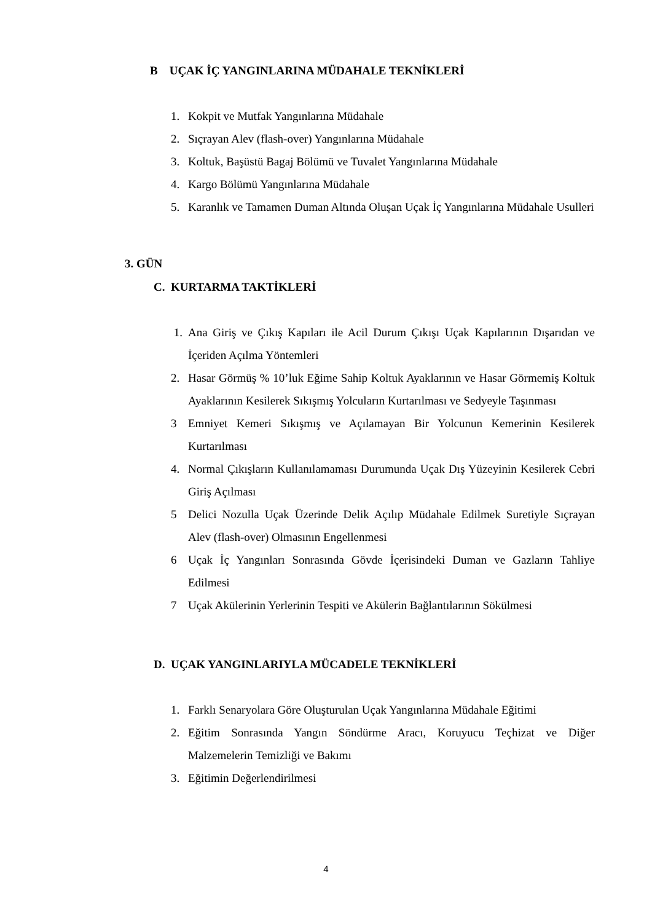B UÇAK İÇ YANGINLARINA MÜDAHALE TEKNİKLERİ
1. Kokpit ve Mutfak Yangınlarına Müdahale
2. Sıçrayan Alev (flash-over) Yangınlarına Müdahale
3. Koltuk, Başüstü Bagaj Bölümü ve Tuvalet Yangınlarına Müdahale
4. Kargo Bölümü Yangınlarına Müdahale
5. Karanlık ve Tamamen Duman Altında Oluşan Uçak İç Yangınlarına Müdahale Usulleri
3. GÜN
C. KURTARMA TAKTİKLERİ
1. Ana Giriş ve Çıkış Kapıları ile Acil Durum Çıkışı Uçak Kapılarının Dışarıdan ve İçeriden Açılma Yöntemleri
2. Hasar Görmüş % 10’luk Eğime Sahip Koltuk Ayaklarının ve Hasar Görmemiş Koltuk Ayaklarının Kesilerek Sıkışmış Yolcuların Kurtarılması ve Sedyeyle Taşınması
3 Emniyet Kemeri Sıkışmış ve Açılamayan Bir Yolcunun Kemerinin Kesilerek Kurtarılması
4. Normal Çıkışların Kullanılamaması Durumunda Uçak Dış Yüzeyinin Kesilerek Cebri Giriş Açılması
5 Delici Nozulla Uçak Üzerinde Delik Açılıp Müdahale Edilmek Suretiyle Sıçrayan Alev (flash-over) Olmasının Engellenmesi
6 Uçak İç Yangınları Sonrasında Gövde İçerisindeki Duman ve Gazların Tahliye Edilmesi
7 Uçak Akülerinin Yerlerinin Tespiti ve Akülerin Bağlantılarının Sökülmesi
D. UÇAK YANGINLARIYLA MÜCADELE TEKNİKLERİ
1. Farklı Senaryolara Göre Oluşturulan Uçak Yangınlarına Müdahale Eğitimi
2. Eğitim Sonrasında Yangın Söndürme Aracı, Koruyucu Teçhizat ve Diğer Malzemelerin Temizliği ve Bakımı
3. Eğitimin Değerlendirilmesi
4